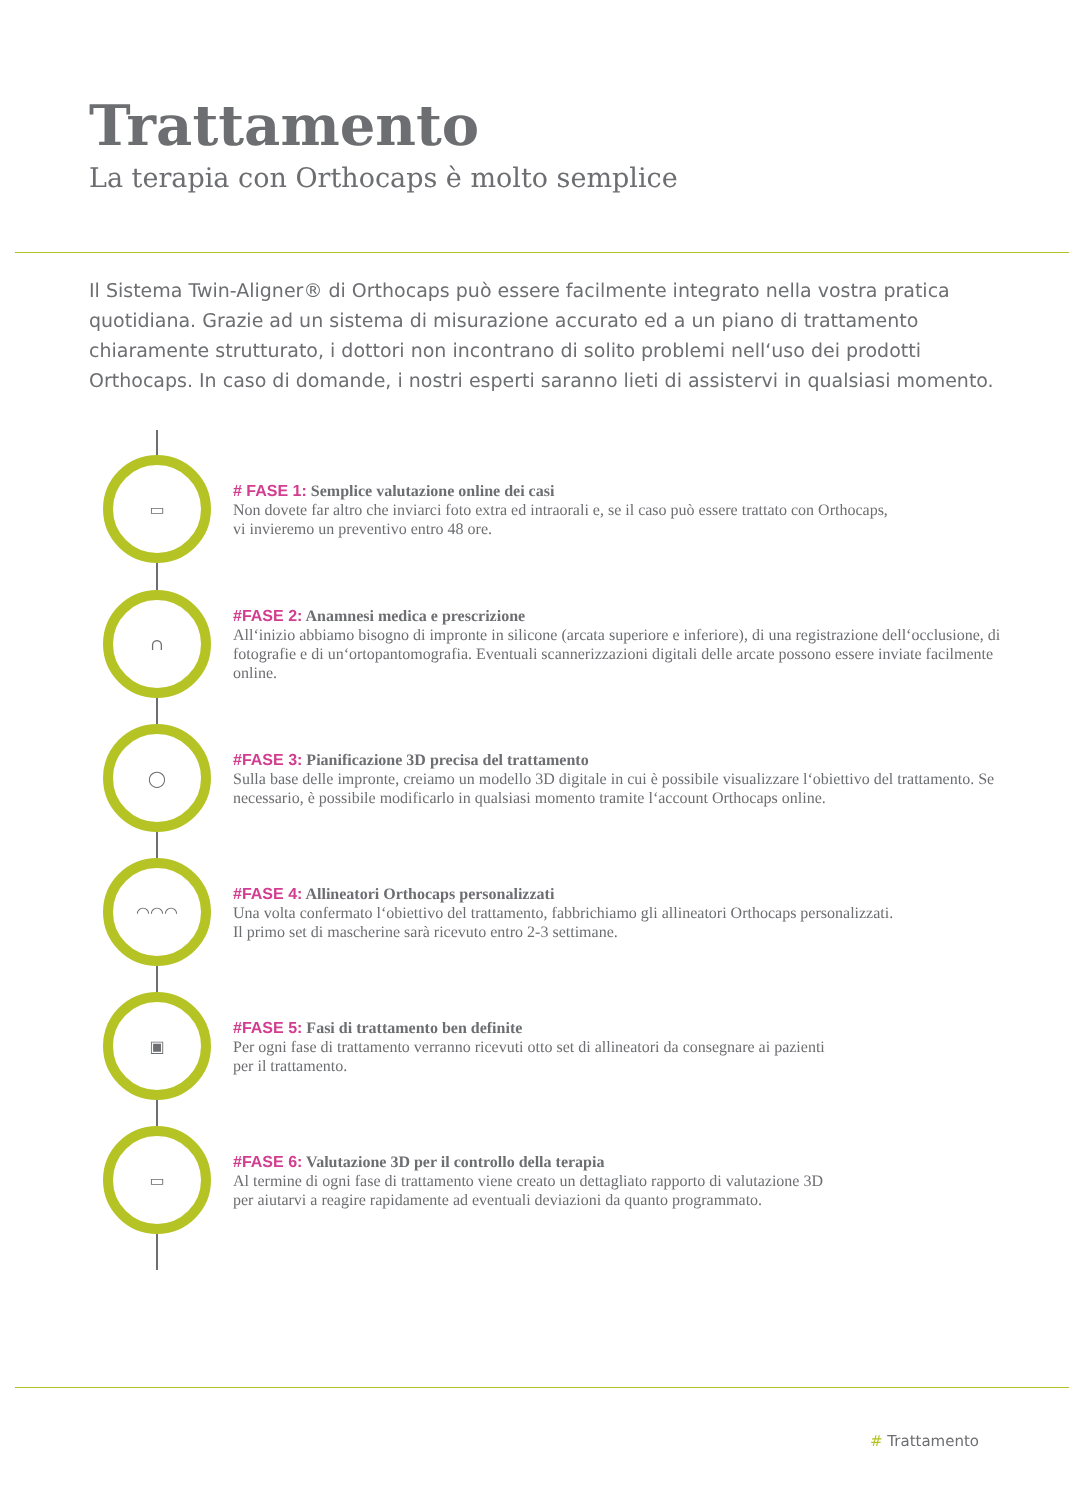Trattamento
La terapia con Orthocaps è molto semplice
Il Sistema Twin-Aligner® di Orthocaps può essere facilmente integrato nella vostra pratica quotidiana. Grazie ad un sistema di misurazione accurato ed a un piano di trattamento chiaramente strutturato, i dottori non incontrano di solito problemi nell‘uso dei prodotti Orthocaps. In caso di domande, i nostri esperti saranno lieti di assistervi in qualsiasi momento.
▭
# FASE 1: Semplice valutazione online dei casi
Non dovete far altro che inviarci foto extra ed intraorali e, se il caso può essere trattato con Orthocaps,
vi invieremo un preventivo entro 48 ore.
∩
#FASE 2: Anamnesi medica e prescrizione
All‘inizio abbiamo bisogno di impronte in silicone (arcata superiore e inferiore), di una registrazione dell‘occlusione, di fotografie e di un‘ortopantomografia. Eventuali scannerizzazioni digitali delle arcate possono essere inviate facilmente online.
◯
#FASE 3: Pianificazione 3D precisa del trattamento
Sulla base delle impronte, creiamo un modello 3D digitale in cui è possibile visualizzare l‘obiettivo del trattamento. Se necessario, è possibile modificarlo in qualsiasi momento tramite l‘account Orthocaps online.
◠◠◠
#FASE 4: Allineatori Orthocaps personalizzati
Una volta confermato l‘obiettivo del trattamento, fabbrichiamo gli allineatori Orthocaps personalizzati.
Il primo set di mascherine sarà ricevuto entro 2-3 settimane.
▣
#FASE 5: Fasi di trattamento ben definite
Per ogni fase di trattamento verranno ricevuti otto set di allineatori da consegnare ai pazienti
per il trattamento.
▭
#FASE 6: Valutazione 3D per il controllo della terapia
Al termine di ogni fase di trattamento viene creato un dettagliato rapporto di valutazione 3D
per aiutarvi a reagire rapidamente ad eventuali deviazioni da quanto programmato.
# Trattamento